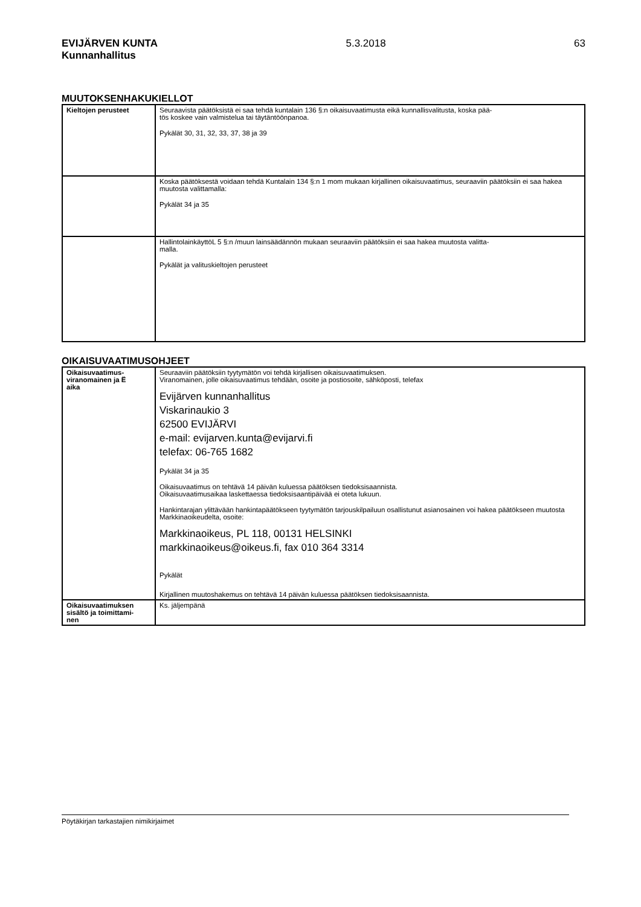EVIJÄRVEN KUNTA
Kunnanhallitus
5.3.2018 63
MUUTOKSENHAKUKIELLOT
| Kieltojen perusteet | Seuraavista päätöksistä ei saa tehdä kuntalain 136 §:n oikaisuvaatimusta eikä kunnallisvalitusta, koska pää- tös koskee vain valmistelua tai täytäntöönpanoa. Pykälät 30, 31, 32, 33, 37, 38 ja 39 |
| | Koska päätöksestä voidaan tehdä Kuntalain 134 §:n 1 mom mukaan kirjallinen oikaisuvaatimus, seuraaviin päätöksiin ei saa hakea muutosta valittamalla: Pykälät 34 ja 35 |
| | HallintolainkäyttöL 5 §:n /muun lainsäädännön mukaan seuraaviin päätöksiin ei saa hakea muutosta valitta- malla. Pykälät ja valituskieltojen perusteet |
OIKAISUVAATIMUSOHJEET
| Oikaisuvaatimus- viranomainen ja Ë aika | Seuraaviin päätöksiin tyytymätön voi tehdä kirjallisen oikaisuvaatimuksen. Viranomainen, jolle oikaisuvaatimus tehdään, osoite ja postiosoite, sähköposti, telefax Evijärven kunnanhallitus Viskarinaukio 3 62500 EVIJÄRVI e-mail: evijarven.kunta@evijarvi.fi telefax: 06-765 1682 Pykälät 34 ja 35 Oikaisuvaatimus on tehtävä 14 päivän kuluessa päätöksen tiedoksisaannista. Oikaisuvaatimusaikaa laskettaessa tiedoksisaantipäivää ei oteta lukuun. Hankintarajan ylittävään hankintapäätökseen tyytymätön tarjouskilpailuun osallistunut asianosainen voi hakea päätökseen muutosta Markkinaoikeudelta, osoite: Markkinaoikeus, PL 118, 00131 HELSINKI markkinaoikeus@oikeus.fi, fax 010 364 3314 Pykälät Kirjallinen muutoshakemus on tehtävä 14 päivän kuluessa päätöksen tiedoksisaannista. |
| Oikaisuvaatimuksen sisältö ja toimittami- nen | Ks. jäljempänä |
Pöytäkirjan tarkastajien nimikirjaimet